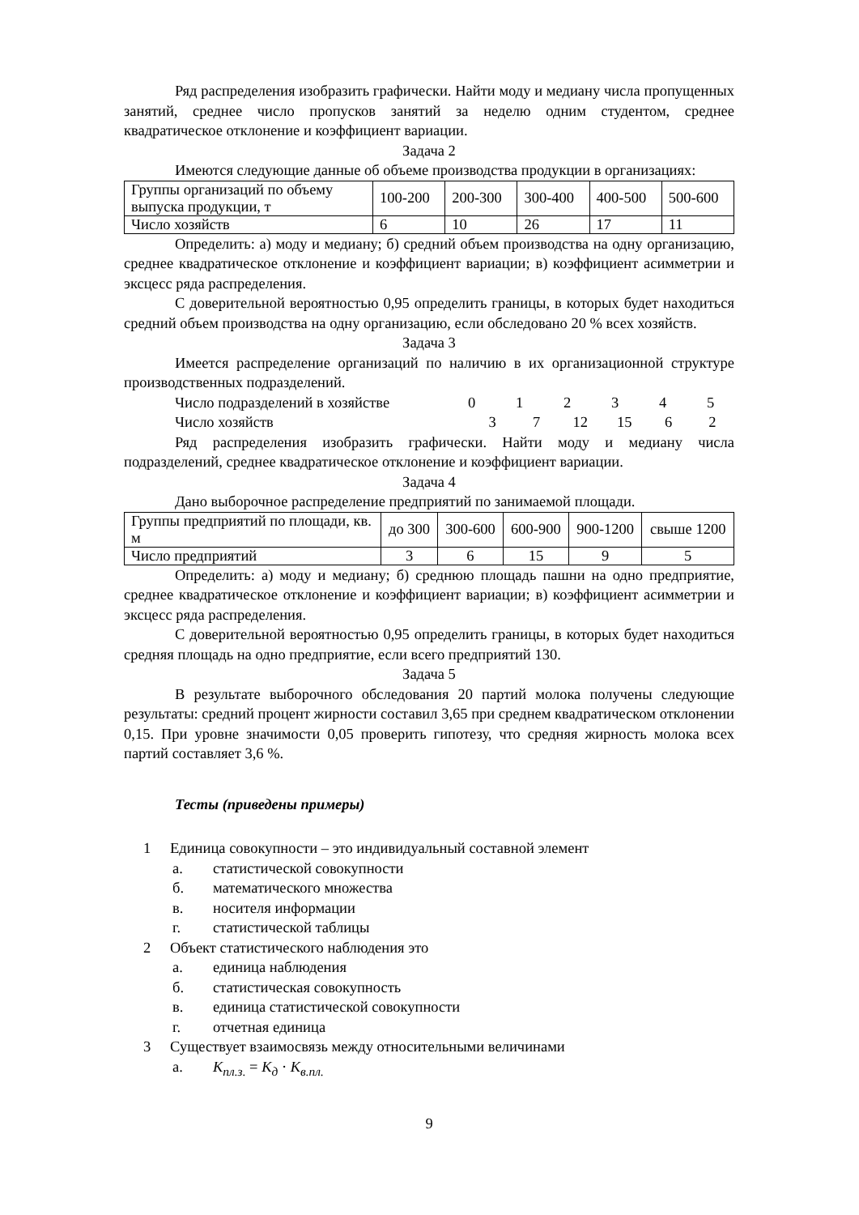Ряд распределения изобразить графически. Найти моду и медиану числа пропущенных занятий, среднее число пропусков занятий за неделю одним студентом, среднее квадратическое отклонение и коэффициент вариации.
Задача 2
Имеются следующие данные об объеме производства продукции в организациях:
| Группы организаций по объему выпуска продукции, т | 100-200 | 200-300 | 300-400 | 400-500 | 500-600 |
| Число хозяйств | 6 | 10 | 26 | 17 | 11 |
Определить: а) моду и медиану; б) средний объем производства на одну организацию, среднее квадратическое отклонение и коэффициент вариации; в) коэффициент асимметрии и эксцесс ряда распределения.
С доверительной вероятностью 0,95 определить границы, в которых будет находиться средний объем производства на одну организацию, если обследовано 20 % всех хозяйств.
Задача 3
Имеется распределение организаций по наличию в их организационной структуре производственных подразделений.
Число подразделений в хозяйстве 012345
Число хозяйств 3 7 12 15 6 2
Ряд распределения изобразить графически. Найти моду и медиану числа подразделений, среднее квадратическое отклонение и коэффициент вариации.
Задача 4
Дано выборочное распределение предприятий по занимаемой площади.
| Группы предприятий по площади, кв. м | до 300 | 300-600 | 600-900 | 900-1200 | свыше 1200 |
| Число предприятий | 3 | 6 | 15 | 9 | 5 |
Определить: а) моду и медиану; б) среднюю площадь пашни на одно предприятие, среднее квадратическое отклонение и коэффициент вариации; в) коэффициент асимметрии и эксцесс ряда распределения.
С доверительной вероятностью 0,95 определить границы, в которых будет находиться средняя площадь на одно предприятие, если всего предприятий 130.
Задача 5
В результате выборочного обследования 20 партий молока получены следующие результаты: средний процент жирности составил 3,65 при среднем квадратическом отклонении 0,15. При уровне значимости 0,05 проверить гипотезу, что средняя жирность молока всех партий составляет 3,6 %.
Тесты (приведены примеры)
1 Единица совокупности – это индивидуальный составной элемент
а. статистической совокупности
б. математического множества
в. носителя информации
г. статистической таблицы
2 Объект статистического наблюдения это
а. единица наблюдения
б. статистическая совокупность
в. единица статистической совокупности
г. отчетная единица
3 Существует взаимосвязь между относительными величинами
а. K<sub>пл.з.</sub> = K<sub>д</sub> · K<sub>в.пл.</sub>
9